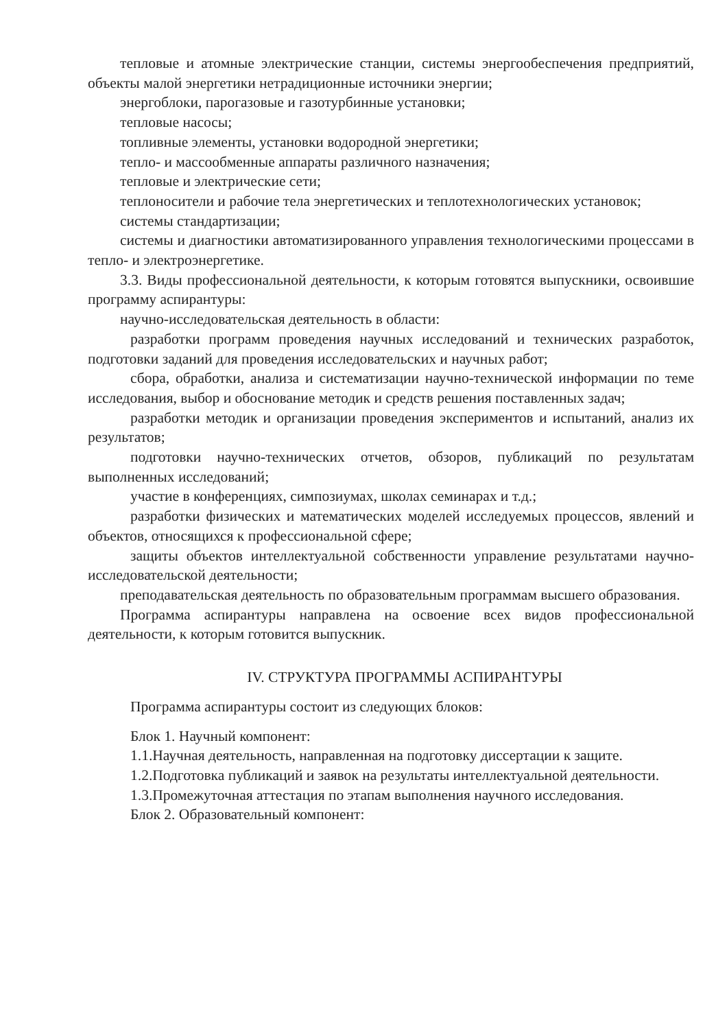тепловые и атомные электрические станции, системы энергообеспечения предприятий, объекты малой энергетики нетрадиционные источники энергии;
энергоблоки, парогазовые и газотурбинные установки;
тепловые насосы;
топливные элементы, установки водородной энергетики;
тепло- и массообменные аппараты различного назначения;
тепловые и электрические сети;
теплоносители и рабочие тела энергетических и теплотехнологических установок;
системы стандартизации;
системы и диагностики автоматизированного управления технологическими процессами в тепло- и электроэнергетике.
3.3. Виды профессиональной деятельности, к которым готовятся выпускники, освоившие программу аспирантуры:
научно-исследовательская деятельность в области:
разработки программ проведения научных исследований и технических разработок, подготовки заданий для проведения исследовательских и научных работ;
сбора, обработки, анализа и систематизации научно-технической информации по теме исследования, выбор и обоснование методик и средств решения поставленных задач;
разработки методик и организации проведения экспериментов и испытаний, анализ их результатов;
подготовки научно-технических отчетов, обзоров, публикаций по результатам выполненных исследований;
участие в конференциях, симпозиумах, школах семинарах и т.д.;
разработки физических и математических моделей исследуемых процессов, явлений и объектов, относящихся к профессиональной сфере;
защиты объектов интеллектуальной собственности управление результатами научно-исследовательской деятельности;
преподавательская деятельность по образовательным программам высшего образования.
Программа аспирантуры направлена на освоение всех видов профессиональной деятельности, к которым готовится выпускник.
IV. СТРУКТУРА ПРОГРАММЫ АСПИРАНТУРЫ
Программа аспирантуры состоит из следующих блоков:
Блок 1. Научный компонент:
1.1.Научная деятельность, направленная на подготовку диссертации к защите.
1.2.Подготовка публикаций и заявок на результаты интеллектуальной деятельности.
1.3.Промежуточная аттестация по этапам выполнения научного исследования.
Блок 2. Образовательный компонент: